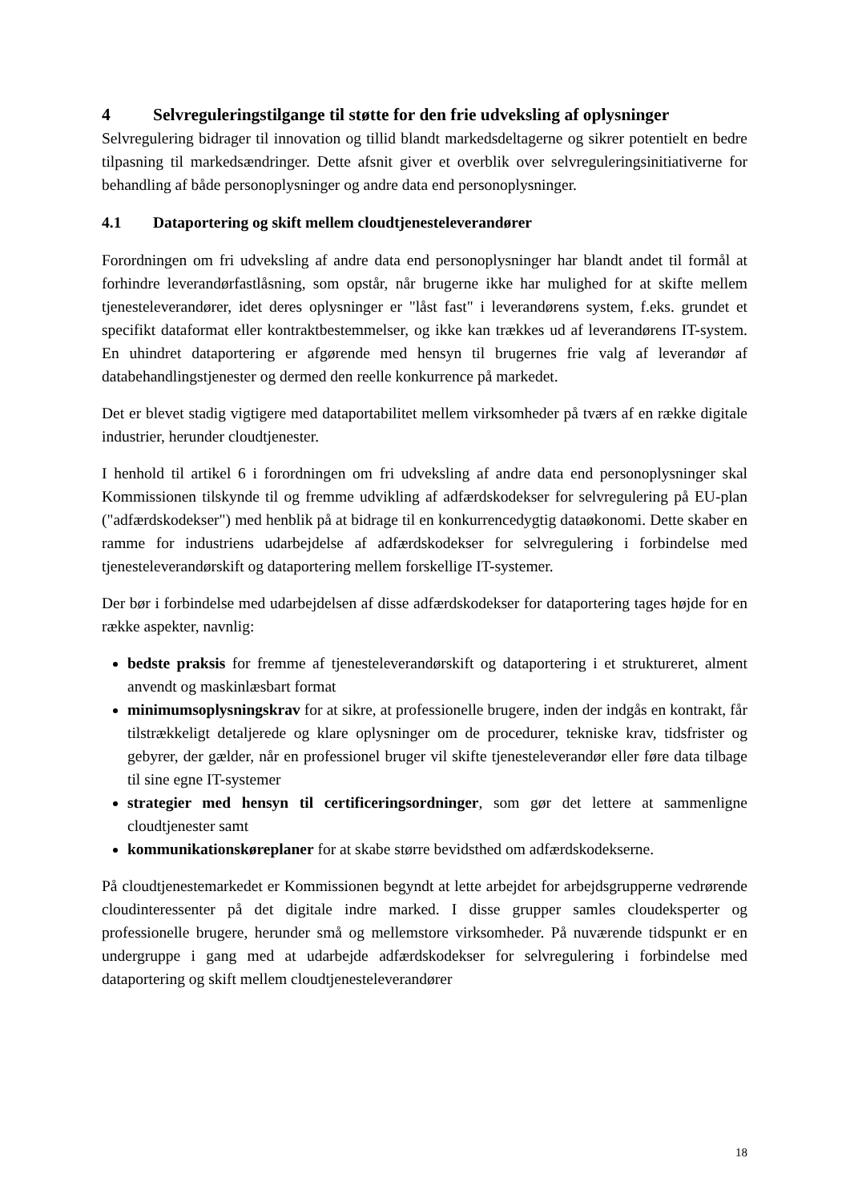4 Selvreguleringstilgange til støtte for den frie udveksling af oplysninger
Selvregulering bidrager til innovation og tillid blandt markedsdeltagerne og sikrer potentielt en bedre tilpasning til markedsændringer. Dette afsnit giver et overblik over selvreguleringsinitiativerne for behandling af både personoplysninger og andre data end personoplysninger.
4.1 Dataportering og skift mellem cloudtjenesteleverandører
Forordningen om fri udveksling af andre data end personoplysninger har blandt andet til formål at forhindre leverandørfastlåsning, som opstår, når brugerne ikke har mulighed for at skifte mellem tjenesteleverandører, idet deres oplysninger er "låst fast" i leverandørens system, f.eks. grundet et specifikt dataformat eller kontraktbestemmelser, og ikke kan trækkes ud af leverandørens IT-system. En uhindret dataportering er afgørende med hensyn til brugernes frie valg af leverandør af databehandlingstjenester og dermed den reelle konkurrence på markedet.
Det er blevet stadig vigtigere med dataportabilitet mellem virksomheder på tværs af en række digitale industrier, herunder cloudtjenester.
I henhold til artikel 6 i forordningen om fri udveksling af andre data end personoplysninger skal Kommissionen tilskynde til og fremme udvikling af adfærdskodekser for selvregulering på EU-plan ("adfærdskodekser") med henblik på at bidrage til en konkurrencedygtig dataøkonomi. Dette skaber en ramme for industriens udarbejdelse af adfærdskodekser for selvregulering i forbindelse med tjenesteleverandørskift og dataportering mellem forskellige IT-systemer.
Der bør i forbindelse med udarbejdelsen af disse adfærdskodekser for dataportering tages højde for en række aspekter, navnlig:
bedste praksis for fremme af tjenesteleverandørskift og dataportering i et struktureret, alment anvendt og maskinlæsbart format
minimumsoplysningskrav for at sikre, at professionelle brugere, inden der indgås en kontrakt, får tilstrækkeligt detaljerede og klare oplysninger om de procedurer, tekniske krav, tidsfrister og gebyrer, der gælder, når en professionel bruger vil skifte tjenesteleverandør eller føre data tilbage til sine egne IT-systemer
strategier med hensyn til certificeringsordninger, som gør det lettere at sammenligne cloudtjenester samt
kommunikationskøreplaner for at skabe større bevidsthed om adfærdskodekserne.
På cloudtjenestemarkedet er Kommissionen begyndt at lette arbejdet for arbejdsgrupperne vedrørende cloudinteressenter på det digitale indre marked. I disse grupper samles cloudeksperter og professionelle brugere, herunder små og mellemstore virksomheder. På nuværende tidspunkt er en undergruppe i gang med at udarbejde adfærdskodekser for selvregulering i forbindelse med dataportering og skift mellem cloudtjenesteleverandører
18